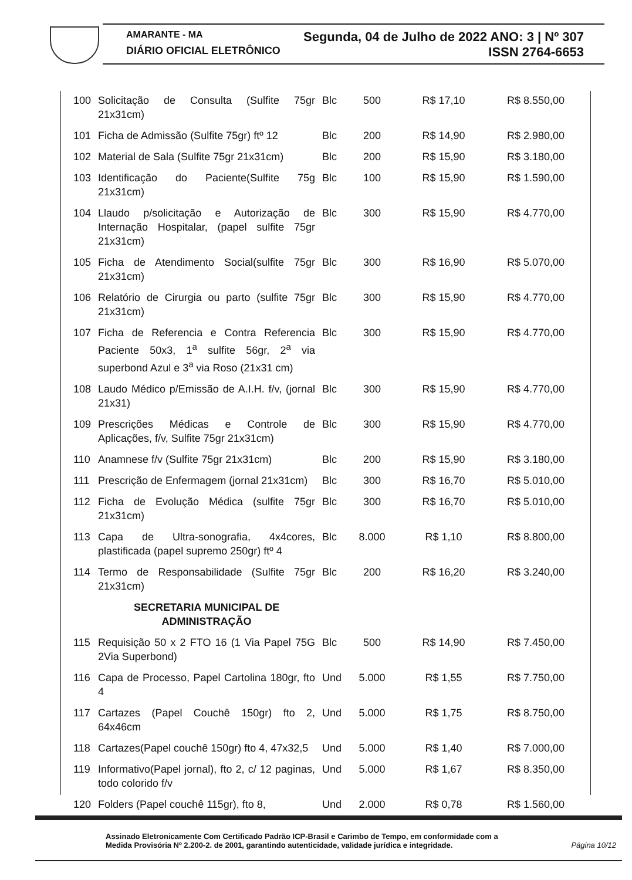AMARANTE - MA Segunda, 04 de Julho de 2022 ANO: 3 | Nº 307
DIÁRIO OFICIAL ELETRÔNICO ISSN 2764-6653
| 100 | Solicitação de Consulta (Sulfite 75gr 21x31cm) | Blc | 500 | R$ 17,10 | R$ 8.550,00 |
| 101 | Ficha de Admissão (Sulfite 75gr) ftº 12 | Blc | 200 | R$ 14,90 | R$ 2.980,00 |
| 102 | Material de Sala (Sulfite 75gr 21x31cm) | Blc | 200 | R$ 15,90 | R$ 3.180,00 |
| 103 | Identificação do Paciente(Sulfite 75g 21x31cm) | Blc | 100 | R$ 15,90 | R$ 1.590,00 |
| 104 | Llaudo p/solicitação e Autorização de Internação Hospitalar, (papel sulfite 75gr 21x31cm) | Blc | 300 | R$ 15,90 | R$ 4.770,00 |
| 105 | Ficha de Atendimento Social(sulfite 75gr 21x31cm) | Blc | 300 | R$ 16,90 | R$ 5.070,00 |
| 106 | Relatório de Cirurgia ou parto (sulfite 75gr 21x31cm) | Blc | 300 | R$ 15,90 | R$ 4.770,00 |
| 107 | Ficha de Referencia e Contra Referencia Paciente 50x3, 1<sup>a</sup> sulfite 56gr, 2<sup>a</sup> via superbond Azul e 3<sup>a</sup> via Roso (21x31 cm) | Blc | 300 | R$ 15,90 | R$ 4.770,00 |
| 108 | Laudo Médico p/Emissão de A.I.H. f/v, (jornal 21x31) | Blc | 300 | R$ 15,90 | R$ 4.770,00 |
| 109 | Prescrições Médicas e Controle de Aplicações, f/v, Sulfite 75gr 21x31cm) | Blc | 300 | R$ 15,90 | R$ 4.770,00 |
| 110 | Anamnese f/v (Sulfite 75gr 21x31cm) | Blc | 200 | R$ 15,90 | R$ 3.180,00 |
| 111 | Prescrição de Enfermagem (jornal 21x31cm) | Blc | 300 | R$ 16,70 | R$ 5.010,00 |
| 112 | Ficha de Evolução Médica (sulfite 75gr 21x31cm) | Blc | 300 | R$ 16,70 | R$ 5.010,00 |
| 113 | Capa de Ultra-sonografia, 4x4cores, plastificada (papel supremo 250gr) ftº 4 | Blc | 8.000 | R$ 1,10 | R$ 8.800,00 |
| 114 | Termo de Responsabilidade (Sulfite 75gr 21x31cm) | Blc | 200 | R$ 16,20 | R$ 3.240,00 |
| | SECRETARIA MUNICIPAL DE ADMINISTRAÇÃO | | | | |
| 115 | Requisição 50 x 2 FTO 16 (1 Via Papel 75G 2Via Superbond) | Blc | 500 | R$ 14,90 | R$ 7.450,00 |
| 116 | Capa de Processo, Papel Cartolina 180gr, fto 4 | Und | 5.000 | R$ 1,55 | R$ 7.750,00 |
| 117 | Cartazes (Papel Couchê 150gr) fto 2, 64x46cm | Und | 5.000 | R$ 1,75 | R$ 8.750,00 |
| 118 | Cartazes(Papel couchê 150gr) fto 4, 47x32,5 | Und | 5.000 | R$ 1,40 | R$ 7.000,00 |
| 119 | Informativo(Papel jornal), fto 2, c/ 12 paginas, todo colorido f/v | Und | 5.000 | R$ 1,67 | R$ 8.350,00 |
| 120 | Folders (Papel couchê 115gr), fto 8, | Und | 2.000 | R$ 0,78 | R$ 1.560,00 |
Assinado Eletronicamente Com Certificado Padrão ICP-Brasil e Carimbo de Tempo, em conformidade com a
Medida Provisória Nº 2.200-2. de 2001, garantindo autenticidade, validade jurídica e integridade.
Página 10/12